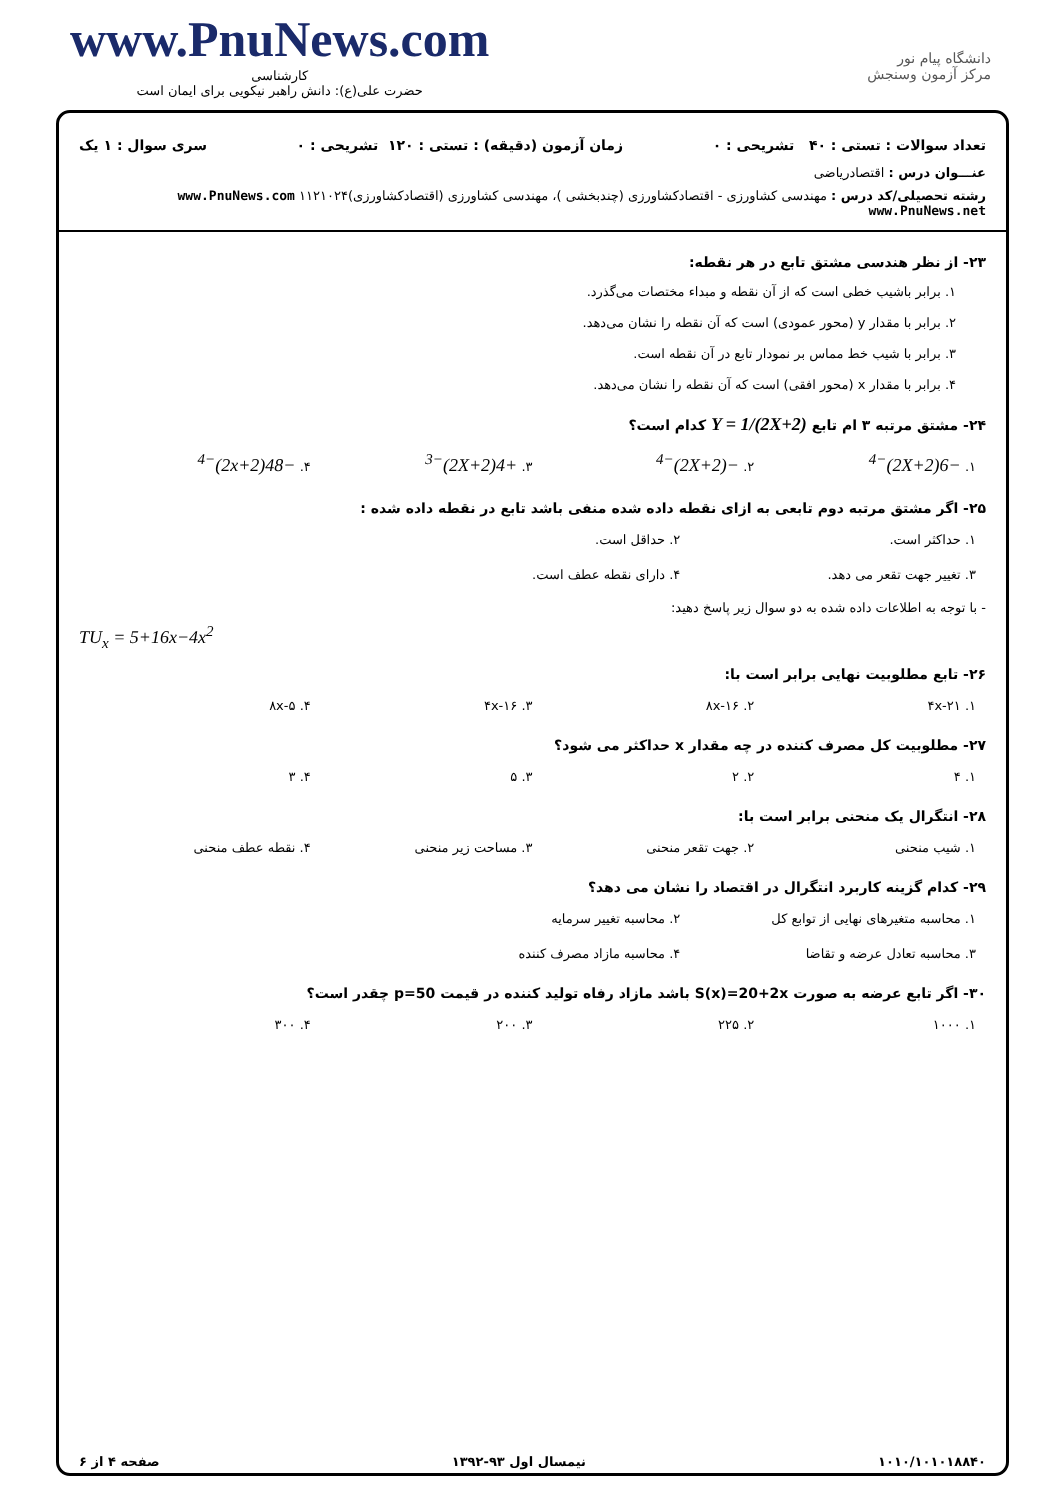www.PnuNews.com
کارشناسی
حضرت علی(ع): دانش راهبر نیکویی برای ایمان است
دانشگاه پیام نور
مرکز آزمون وسنجش
تعداد سوالات : تستی : ۴۰ تشریحی : ۰ زمان آزمون (دقیقه) : تستی : ۱۲۰ تشریحی : ۰ سری سوال : ۱ یک
عنـــوان درس : اقتصادریاضی
رشته تحصیلی/کد درس : مهندسی کشاورزی - اقتصادکشاورزی (چندبخشی )، مهندسی کشاورزی (اقتصادکشاورزی)۱۱۲۱۰۲۴ www.PnuNews.com www.PnuNews.net
۲۳- از نظر هندسی مشتق تابع در هر نقطه:
۱. برابر باشیب خطی است که از آن نقطه و مبداء مختصات می‌گذرد.
۲. برابر با مقدار y (محور عمودی) است که آن نقطه را نشان می‌دهد.
۳. برابر با شیب خط مماس بر نمودار تابع در آن نقطه است.
۴. برابر با مقدار x (محور افقی) است که آن نقطه را نشان می‌دهد.
۲۴- مشتق مرتبه ۳ ام تابع Y = 1/(2X+2) کدام است؟
۱. −6(2X+2)<sup>−4</sup>
۲. −(2X+2)<sup>−4</sup>
۳. +4(2X+2)<sup>−3</sup>
۴. −48(2x+2)<sup>−4</sup>
۲۵- اگر مشتق مرتبه دوم تابعی به ازای نقطه داده شده منفی باشد تابع در نقطه داده شده :
۱. حداکثر است. ۲. حداقل است.
۳. تغییر جهت تقعر می دهد. ۴. دارای نقطه عطف است.
- با توجه به اطلاعات داده شده به دو سوال زیر پاسخ دهید:
TU<sub>x</sub> = 5+16x−4x<sup>2</sup>
۲۶- تابع مطلوبیت نهایی برابر است با:
۱. ۴x-۲۱ ۲. ۸x-۱۶ ۳. ۴x-۱۶ ۴. ۸x-۵
۲۷- مطلوبیت کل مصرف کننده در چه مقدار x حداکثر می شود؟
۱. ۴ ۲. ۲ ۳. ۵ ۴. ۳
۲۸- انتگرال یک منحنی برابر است با:
۱. شیب منحنی ۲. جهت تقعر منحنی ۳. مساحت زیر منحنی ۴. نقطه عطف منحنی
۲۹- کدام گزینه کاربرد انتگرال در اقتصاد را نشان می دهد؟
۱. محاسبه متغیرهای نهایی از توابع کل
۲. محاسبه تغییر سرمایه
۳. محاسبه تعادل عرضه و تقاضا ۴. محاسبه مازاد مصرف کننده
۳۰- اگر تابع عرضه به صورت S(x)=20+2x باشد مازاد رفاه تولید کننده در قیمت p=50 چقدر است؟
۱. ۱۰۰۰ ۲. ۲۲۵ ۳. ۲۰۰ ۴. ۳۰۰
۱۰۱۰/۱۰۱۰۱۸۸۴۰ نیمسال اول ۹۳-۱۳۹۲ صفحه ۴ از ۶